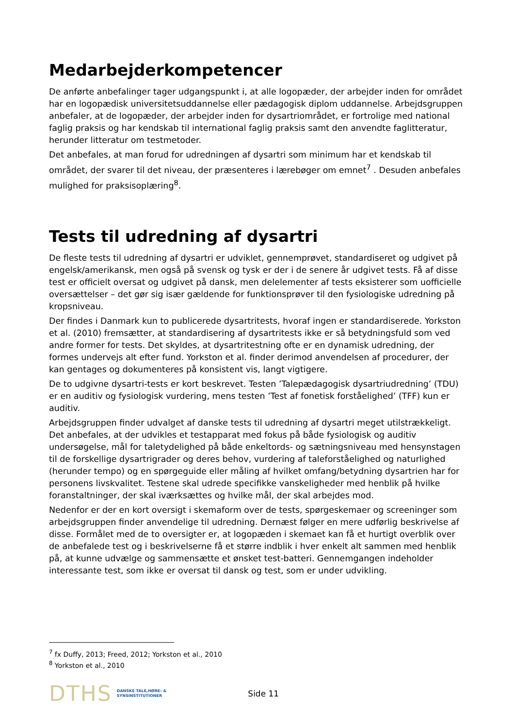Medarbejderkompetencer
De anførte anbefalinger tager udgangspunkt i, at alle logopæder, der arbejder inden for området har en logopædisk universitetsuddannelse eller pædagogisk diplom uddannelse. Arbejdsgruppen anbefaler, at de logopæder, der arbejder inden for dysartriområdet, er fortrolige med national faglig praksis og har kendskab til international faglig praksis samt den anvendte faglitteratur, herunder litteratur om testmetoder.
Det anbefales, at man forud for udredningen af dysartri som minimum har et kendskab til området, der svarer til det niveau, der præsenteres i lærebøger om emnet<sup>7</sup> . Desuden anbefales mulighed for praksisoplæring<sup>8</sup>.
Tests til udredning af dysartri
De fleste tests til udredning af dysartri er udviklet, gennemprøvet, standardiseret og udgivet på engelsk/amerikansk, men også på svensk og tysk er der i de senere år udgivet tests. Få af disse test er officielt oversat og udgivet på dansk, men delelementer af tests eksisterer som uofficielle oversættelser – det gør sig især gældende for funktionsprøver til den fysiologiske udredning på kropsniveau.
Der findes i Danmark kun to publicerede dysartritests, hvoraf ingen er standardiserede. Yorkston et al. (2010) fremsætter, at standardisering af dysartritests ikke er så betydningsfuld som ved andre former for tests. Det skyldes, at dysartritestning ofte er en dynamisk udredning, der formes undervejs alt efter fund. Yorkston et al. finder derimod anvendelsen af procedurer, der kan gentages og dokumenteres på konsistent vis, langt vigtigere.
De to udgivne dysartri-tests er kort beskrevet. Testen ’Talepædagogisk dysartriudredning’ (TDU) er en auditiv og fysiologisk vurdering, mens testen ’Test af fonetisk forståelighed’ (TFF) kun er auditiv.
Arbejdsgruppen finder udvalget af danske tests til udredning af dysartri meget utilstrækkeligt. Det anbefales, at der udvikles et testapparat med fokus på både fysiologisk og auditiv undersøgelse, mål for taletydelighed på både enkeltords- og sætningsniveau med hensynstagen til de forskellige dysartrigrader og deres behov, vurdering af taleforståelighed og naturlighed (herunder tempo) og en spørgeguide eller måling af hvilket omfang/betydning dysartrien har for personens livskvalitet. Testene skal udrede specifikke vanskeligheder med henblik på hvilke foranstaltninger, der skal iværksættes og hvilke mål, der skal arbejdes mod.
Nedenfor er der en kort oversigt i skemaform over de tests, spørgeskemaer og screeninger som arbejdsgruppen finder anvendelige til udredning. Dernæst følger en mere udførlig beskrivelse af disse. Formålet med de to oversigter er, at logopæden i skemaet kan få et hurtigt overblik over de anbefalede test og i beskrivelserne få et større indblik i hver enkelt alt sammen med henblik på, at kunne udvælge og sammensætte et ønsket test-batteri. Gennemgangen indeholder interessante test, som ikke er oversat til dansk og test, som er under udvikling.
<sup>7</sup> fx Duffy, 2013; Freed, 2012; Yorkston et al., 2010
<sup>8</sup> Yorkston et al., 2010
DTHS DANSKE TALE,HØRE- &
SYNSINSTITUTIONER
Side 11